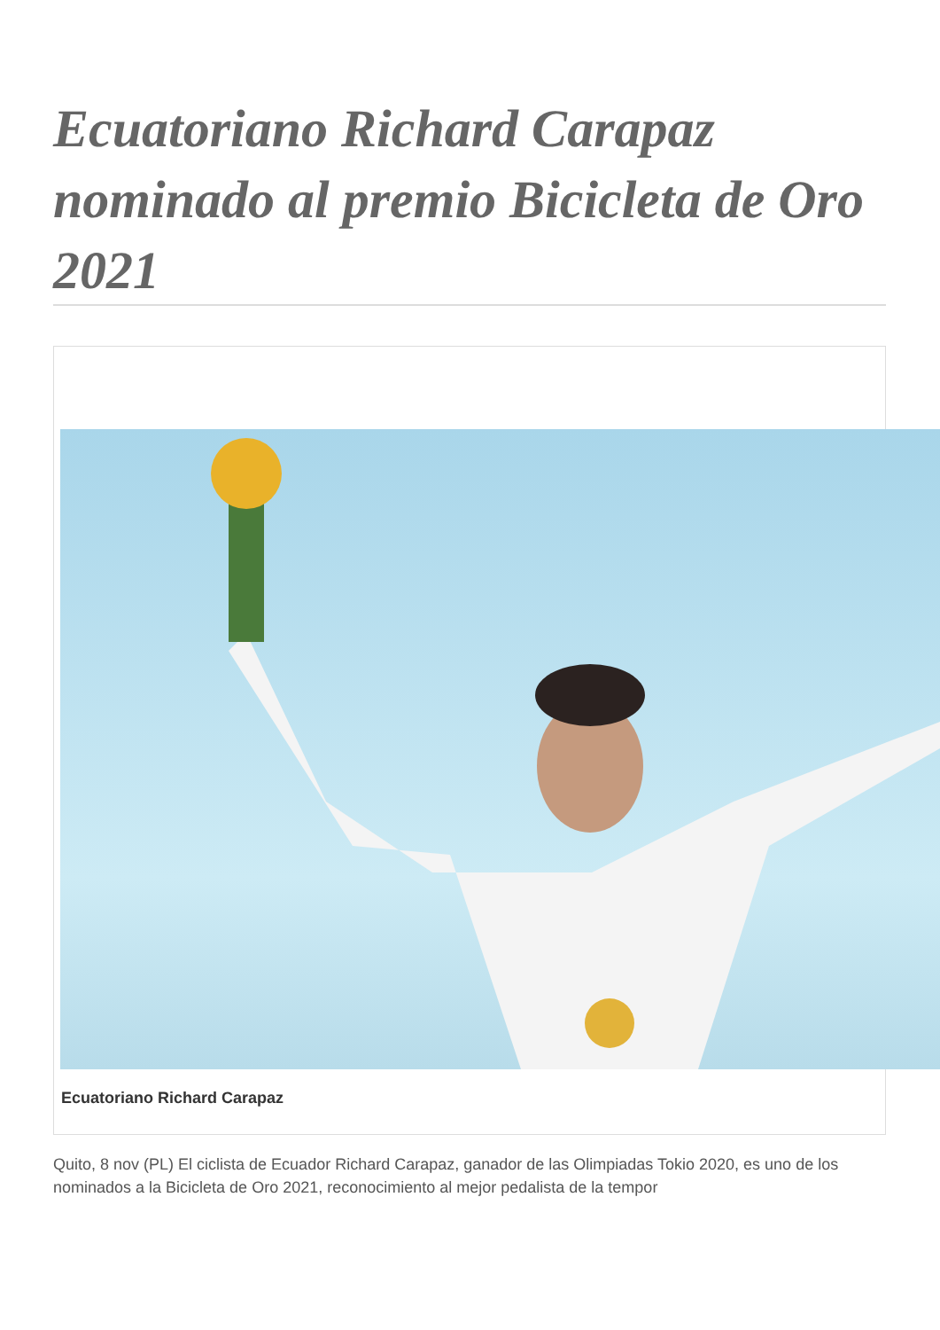Ecuatoriano Richard Carapaz nominado al premio Bicicleta de Oro 2021
Ecuatoriano Richard Carapaz
Quito, 8 nov (PL) El ciclista de Ecuador Richard Carapaz, ganador de las Olimpiadas Tokio 2020, es uno de los nominados a la Bicicleta de Oro 2021, reconocimiento al mejor pedalista de la tempor